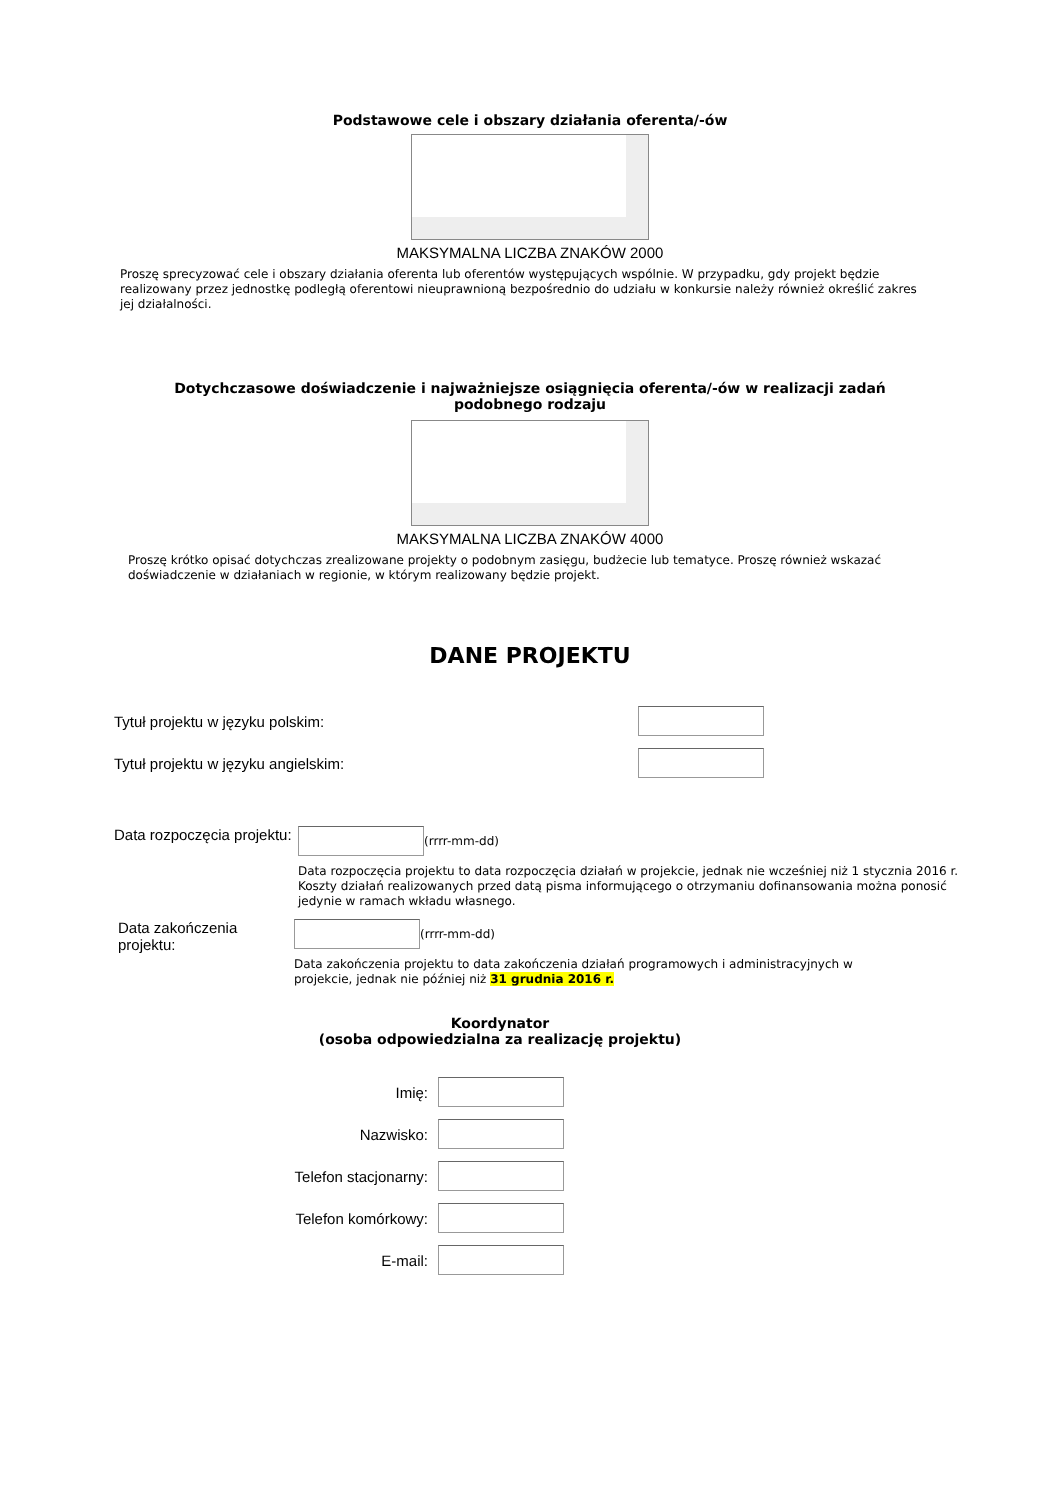Podstawowe cele i obszary działania oferenta/-ów
MAKSYMALNA LICZBA ZNAKÓW 2000
Proszę sprecyzować cele i obszary działania oferenta lub oferentów występujących wspólnie. W przypadku, gdy projekt będzie realizowany przez jednostkę podległą oferentowi nieuprawnioną bezpośrednio do udziału w konkursie należy również określić zakres jej działalności.
Dotychczasowe doświadczenie i najważniejsze osiągnięcia oferenta/-ów w realizacji zadań podobnego rodzaju
MAKSYMALNA LICZBA ZNAKÓW 4000
Proszę krótko opisać dotychczas zrealizowane projekty o podobnym zasięgu, budżecie lub tematyce. Proszę również wskazać doświadczenie w działaniach w regionie, w którym realizowany będzie projekt.
DANE PROJEKTU
Tytuł projektu w języku polskim:
Tytuł projektu w języku angielskim:
Data rozpoczęcia projektu:
(rrrr-mm-dd)
Data rozpoczęcia projektu to data rozpoczęcia działań w projekcie, jednak nie wcześniej niż 1 stycznia 2016 r. Koszty działań realizowanych przed datą pisma informującego o otrzymaniu dofinansowania można ponosić jedynie w ramach wkładu własnego.
Data zakończenia projektu:
(rrrr-mm-dd)
Data zakończenia projektu to data zakończenia działań programowych i administracyjnych w projekcie, jednak nie później niż 31 grudnia 2016 r.
Koordynator
(osoba odpowiedzialna za realizację projektu)
Imię:
Nazwisko:
Telefon stacjonarny:
Telefon komórkowy:
E-mail: